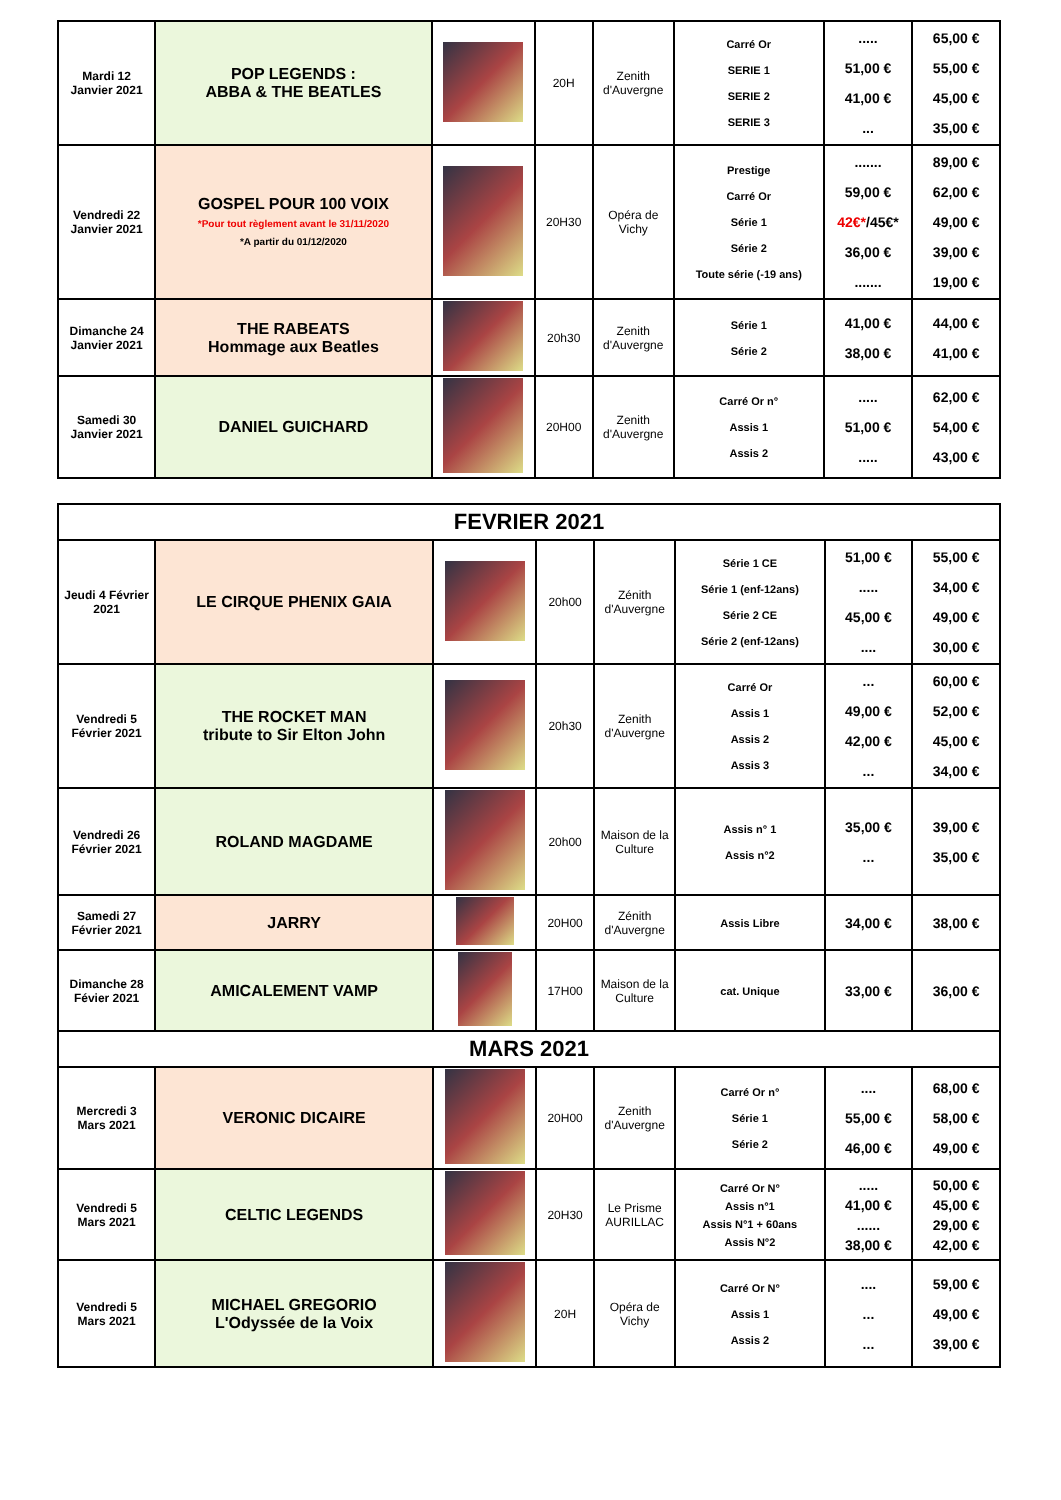| Mardi 12 Janvier 2021 | POP LEGENDS : ABBA & THE BEATLES | | 20H | Zenith d'Auvergne | Carré Or SERIE 1 SERIE 2 SERIE 3 | ..... 51,00 € 41,00 € ... | 65,00 € 55,00 € 45,00 € 35,00 € |
| Vendredi 22 Janvier 2021 | GOSPEL POUR 100 VOIX *Pour tout règlement avant le 31/11/2020 *A partir du 01/12/2020 | | 20H30 | Opéra de Vichy | Prestige Carré Or Série 1 Série 2 Toute série (-19 ans) | ....... 59,00 € 42€* /45€* 36,00 € ....... | 89,00 € 62,00 € 49,00 € 39,00 € 19,00 € |
| Dimanche 24 Janvier 2021 | THE RABEATS Hommage aux Beatles | | 20h30 | Zenith d'Auvergne | Série 1 Série 2 | 41,00 € 38,00 € | 44,00 € 41,00 € |
| Samedi 30 Janvier 2021 | DANIEL GUICHARD | | 20H00 | Zenith d'Auvergne | Carré Or n° Assis 1 Assis 2 | ..... 51,00 € ..... | 62,00 € 54,00 € 43,00 € |
| FEVRIER 2021 | | | | | | | |
| --- | --- | --- | --- | --- | --- | --- | --- |
| Jeudi 4 Février 2021 | LE CIRQUE PHENIX GAIA | | 20h00 | Zénith d'Auvergne | Série 1 CE Série 1 (enf-12ans) Série 2 CE Série 2 (enf-12ans) | 51,00 € ..... 45,00 € .... | 55,00 € 34,00 € 49,00 € 30,00 € |
| Vendredi 5 Février 2021 | THE ROCKET MAN tribute to Sir Elton John | | 20h30 | Zenith d'Auvergne | Carré Or Assis 1 Assis 2 Assis 3 | ... 49,00 € 42,00 € ... | 60,00 € 52,00 € 45,00 € 34,00 € |
| Vendredi 26 Février 2021 | ROLAND MAGDAME | | 20h00 | Maison de la Culture | Assis n° 1 Assis n°2 | 35,00 € ... | 39,00 € 35,00 € |
| Samedi 27 Février 2021 | JARRY | | 20H00 | Zénith d'Auvergne | Assis Libre | 34,00 € | 38,00 € |
| Dimanche 28 Févier 2021 | AMICALEMENT VAMP | | 17H00 | Maison de la Culture | cat. Unique | 33,00 € | 36,00 € |
| MARS 2021 | | | | | | | |
| Mercredi 3 Mars 2021 | VERONIC DICAIRE | | 20H00 | Zenith d'Auvergne | Carré Or n° Série 1 Série 2 | .... 55,00 € 46,00 € | 68,00 € 58,00 € 49,00 € |
| Vendredi 5 Mars 2021 | CELTIC LEGENDS | | 20H30 | Le Prisme AURILLAC | Carré Or N° Assis n°1 Assis N°1 + 60ans Assis N°2 | ..... 41,00 € ...... 38,00 € | 50,00 € 45,00 € 29,00 € 42,00 € |
| Vendredi 5 Mars 2021 | MICHAEL GREGORIO L'Odyssée de la Voix | | 20H | Opéra de Vichy | Carré Or N° Assis 1 Assis 2 | .... ... ... | 59,00 € 49,00 € 39,00 € |